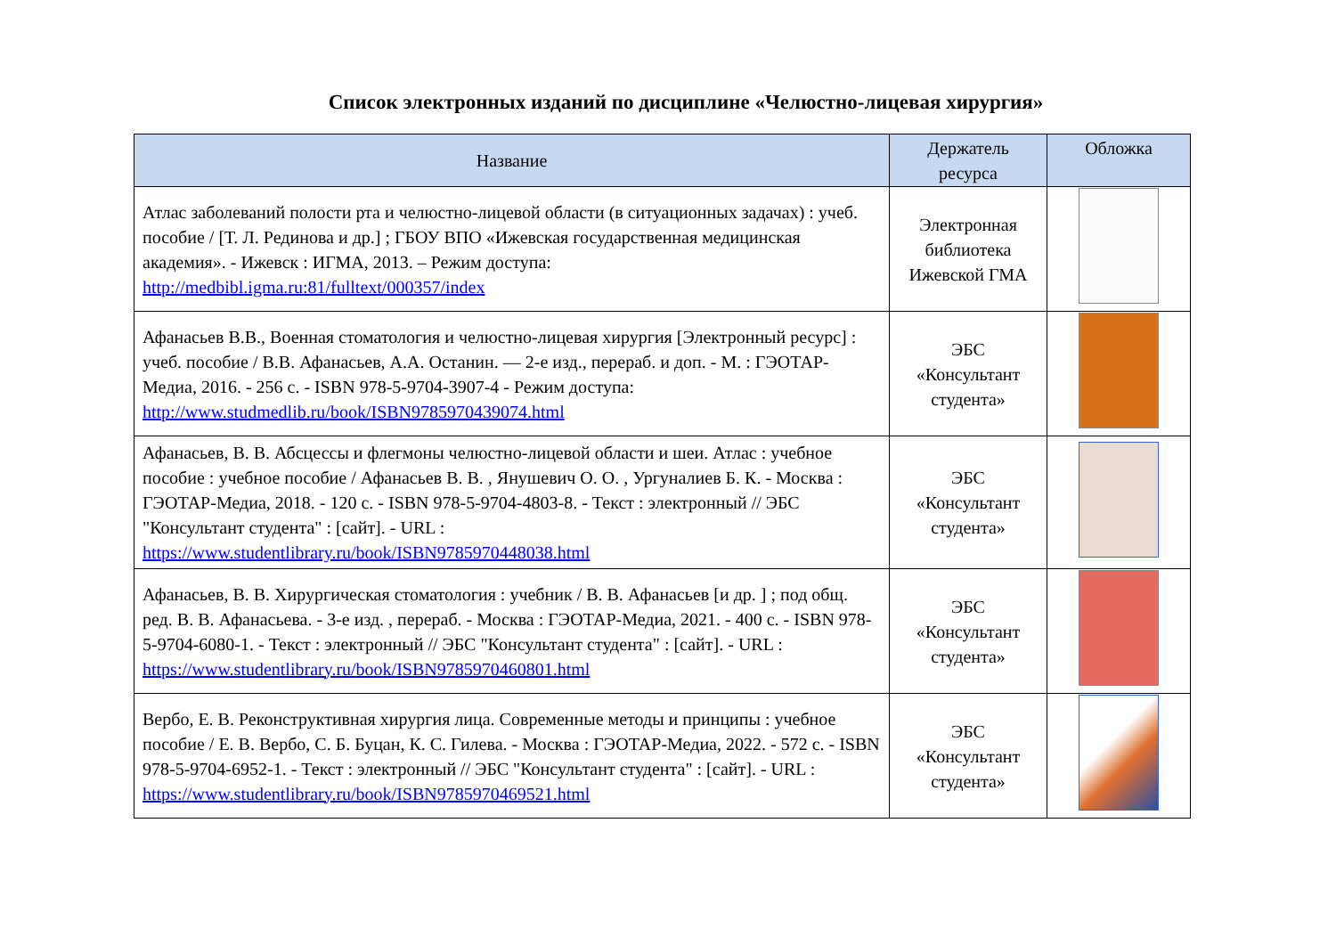Список электронных изданий по дисциплине «Челюстно-лицевая хирургия»
| Название | Держатель ресурса | Обложка |
| --- | --- | --- |
| Атлас заболеваний полости рта и челюстно-лицевой области (в ситуационных задачах) : учеб. пособие / [Т. Л. Рединова и др.] ; ГБОУ ВПО «Ижевская государственная медицинская академия». - Ижевск : ИГМА, 2013. – Режим доступа: http://medbibl.igma.ru:81/fulltext/000357/index | Электронная библиотека Ижевской ГМА | |
| Афанасьев В.В., Военная стоматология и челюстно-лицевая хирургия [Электронный ресурс] : учеб. пособие / В.В. Афанасьев, А.А. Останин. — 2-е изд., перераб. и доп. - М. : ГЭОТАР-Медиа, 2016. - 256 с. - ISBN 978-5-9704-3907-4 - Режим доступа: http://www.studmedlib.ru/book/ISBN9785970439074.html | ЭБС «Консультант студента» | |
| Афанасьев, В. В. Абсцессы и флегмоны челюстно-лицевой области и шеи. Атлас : учебное пособие : учебное пособие / Афанасьев В. В. , Янушевич О. О. , Ургуналиев Б. К. - Москва : ГЭОТАР-Медиа, 2018. - 120 с. - ISBN 978-5-9704-4803-8. - Текст : электронный // ЭБС "Консультант студента" : [сайт]. - URL : https://www.studentlibrary.ru/book/ISBN9785970448038.html | ЭБС «Консультант студента» | |
| Афанасьев, В. В. Хирургическая стоматология : учебник / В. В. Афанасьев [и др. ] ; под общ. ред. В. В. Афанасьева. - 3-е изд. , перераб. - Москва : ГЭОТАР-Медиа, 2021. - 400 с. - ISBN 978-5-9704-6080-1. - Текст : электронный // ЭБС "Консультант студента" : [сайт]. - URL : https://www.studentlibrary.ru/book/ISBN9785970460801.html | ЭБС «Консультант студента» | |
| Вербо, Е. В. Реконструктивная хирургия лица. Современные методы и принципы : учебное пособие / Е. В. Вербо, С. Б. Буцан, К. С. Гилева. - Москва : ГЭОТАР-Медиа, 2022. - 572 с. - ISBN 978-5-9704-6952-1. - Текст : электронный // ЭБС "Консультант студента" : [сайт]. - URL : https://www.studentlibrary.ru/book/ISBN9785970469521.html | ЭБС «Консультант студента» | |